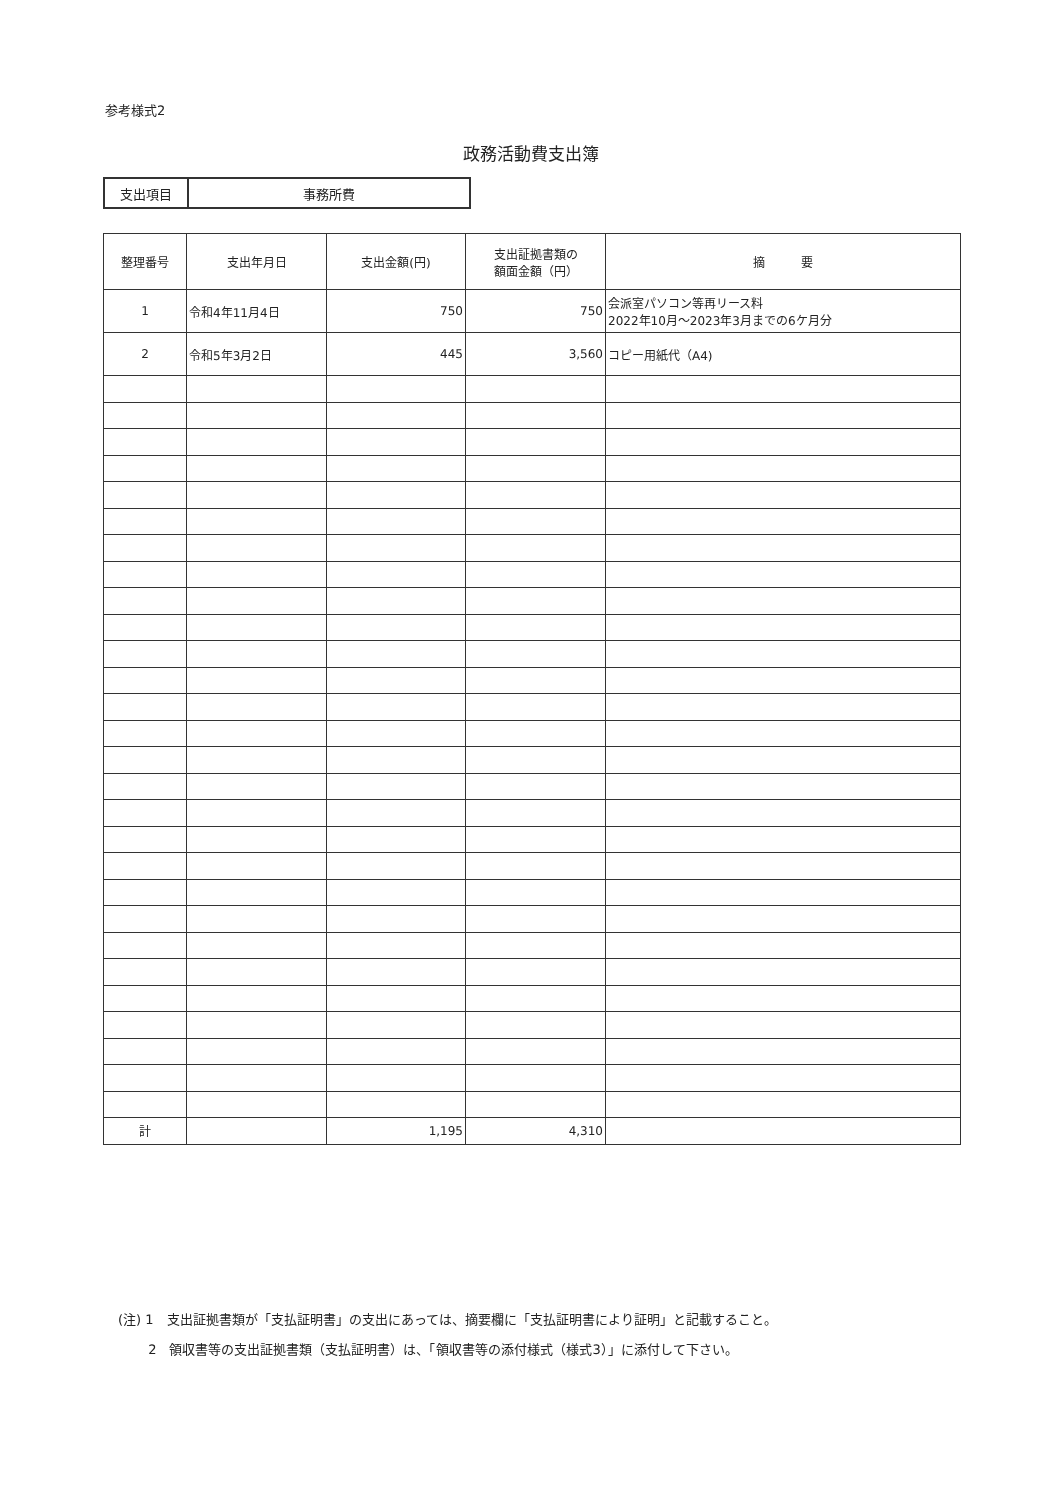参考様式2
政務活動費支出簿
| 支出項目 | 事務所費 |
| 整理番号 | 支出年月日 | 支出金額(円) | 支出証拠書類の 額面金額（円） | 摘 要 |
| --- | --- | --- | --- | --- |
| 1 | 令和4年11月4日 | 750 | 750 | 会派室パソコン等再リース料 2022年10月～2023年3月までの6ケ月分 |
| 2 | 令和5年3月2日 | 445 | 3,560 | コピー用紙代（A4) |
| 計 | | 1,195 | 4,310 | |
(注) 1　支出証拠書類が「支払証明書」の支出にあっては、摘要欄に「支払証明書により証明」と記載すること。
　　 2　領収書等の支出証拠書類（支払証明書）は、「領収書等の添付様式（様式3）」に添付して下さい。